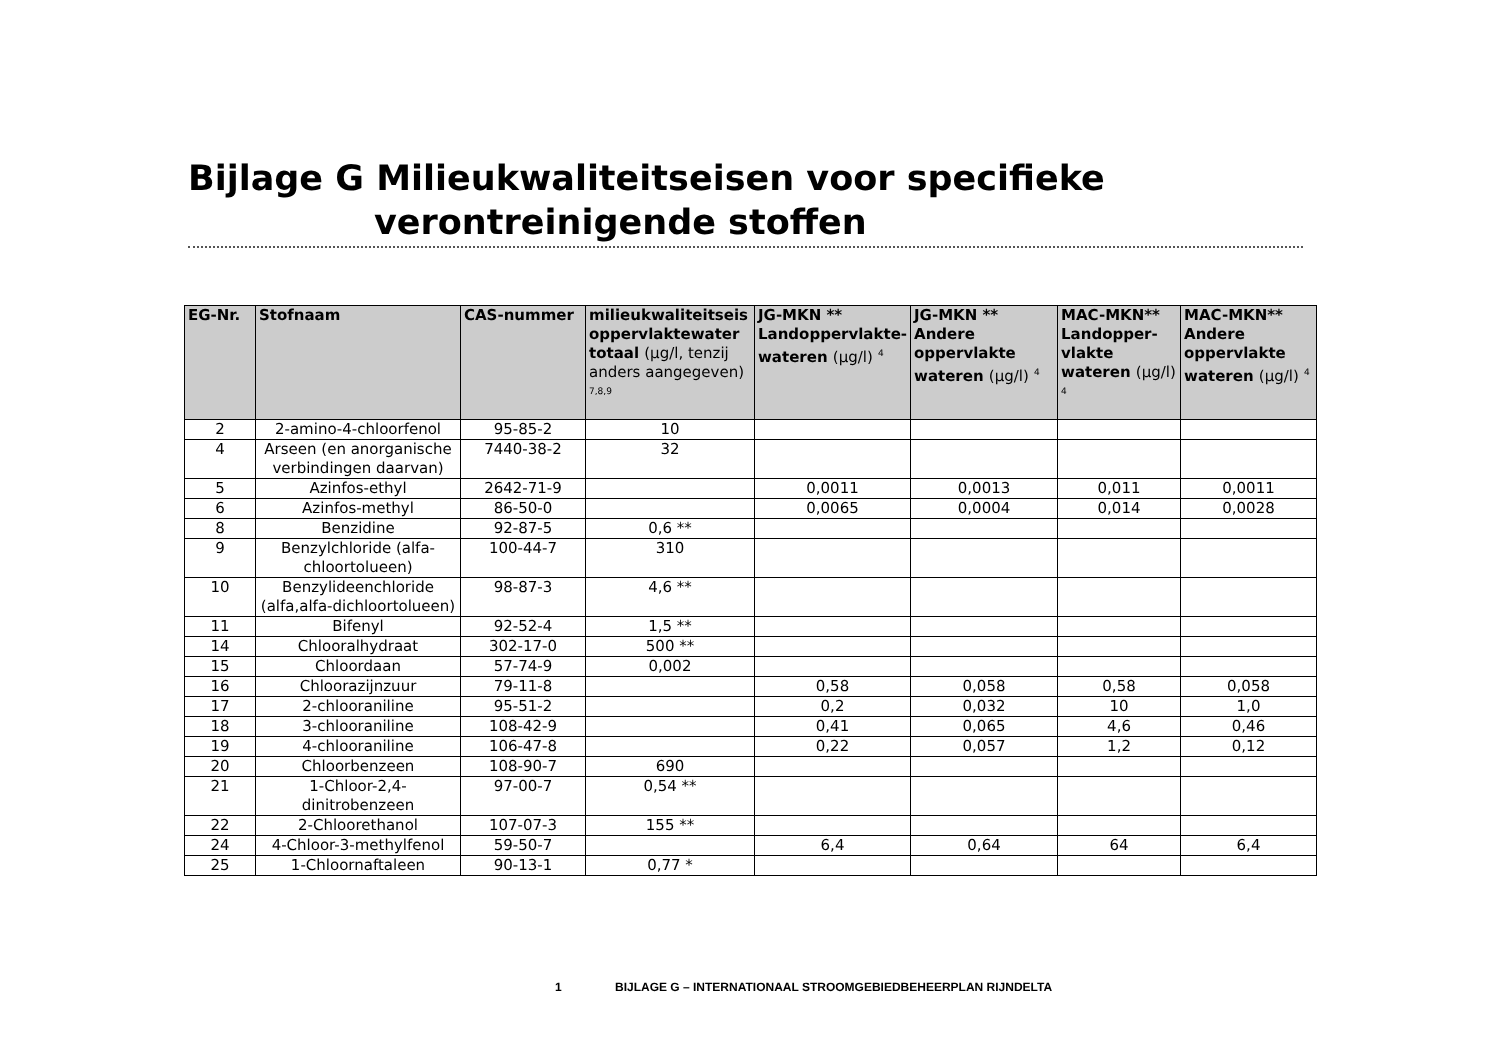Bijlage G Milieukwaliteitseisen voor specifieke
verontreinigende stoffen
| EG-Nr. | Stofnaam | CAS-nummer | milieukwaliteitseis oppervlaktewater totaal (µg/l, tenzij anders aangegeven) <sup>7,8,9</sup> | JG-MKN ** Landoppervlakte-wateren (µg/l) <sup>4</sup> | JG-MKN ** Andere oppervlakte wateren (µg/l) <sup>4</sup> | MAC-MKN** Landopper-vlakte wateren (µg/l) <sup>4</sup> | MAC-MKN** Andere oppervlakte wateren (µg/l) <sup>4</sup> |
| --- | --- | --- | --- | --- | --- | --- | --- |
| 2 | 2-amino-4-chloorfenol | 95-85-2 | 10 | | | | |
| 4 | Arseen (en anorganische verbindingen daarvan) | 7440-38-2 | 32 | | | | |
| 5 | Azinfos-ethyl | 2642-71-9 | | 0,0011 | 0,0013 | 0,011 | 0,0011 |
| 6 | Azinfos-methyl | 86-50-0 | | 0,0065 | 0,0004 | 0,014 | 0,0028 |
| 8 | Benzidine | 92-87-5 | 0,6 ** | | | | |
| 9 | Benzylchloride (alfa-chloortolueen) | 100-44-7 | 310 | | | | |
| 10 | Benzylideenchloride (alfa,alfa-dichloortolueen) | 98-87-3 | 4,6 ** | | | | |
| 11 | Bifenyl | 92-52-4 | 1,5 ** | | | | |
| 14 | Chlooralhydraat | 302-17-0 | 500 ** | | | | |
| 15 | Chloordaan | 57-74-9 | 0,002 | | | | |
| 16 | Chloorazijnzuur | 79-11-8 | | 0,58 | 0,058 | 0,58 | 0,058 |
| 17 | 2-chlooraniline | 95-51-2 | | 0,2 | 0,032 | 10 | 1,0 |
| 18 | 3-chlooraniline | 108-42-9 | | 0,41 | 0,065 | 4,6 | 0,46 |
| 19 | 4-chlooraniline | 106-47-8 | | 0,22 | 0,057 | 1,2 | 0,12 |
| 20 | Chloorbenzeen | 108-90-7 | 690 | | | | |
| 21 | 1-Chloor-2,4-dinitrobenzeen | 97-00-7 | 0,54 ** | | | | |
| 22 | 2-Chloorethanol | 107-07-3 | 155 ** | | | | |
| 24 | 4-Chloor-3-methylfenol | 59-50-7 | | 6,4 | 0,64 | 64 | 6,4 |
| 25 | 1-Chloornaftaleen | 90-13-1 | 0,77 * | | | | |
1 BIJLAGE G – INTERNATIONAAL STROOMGEBIEDBEHEERPLAN RIJNDELTA